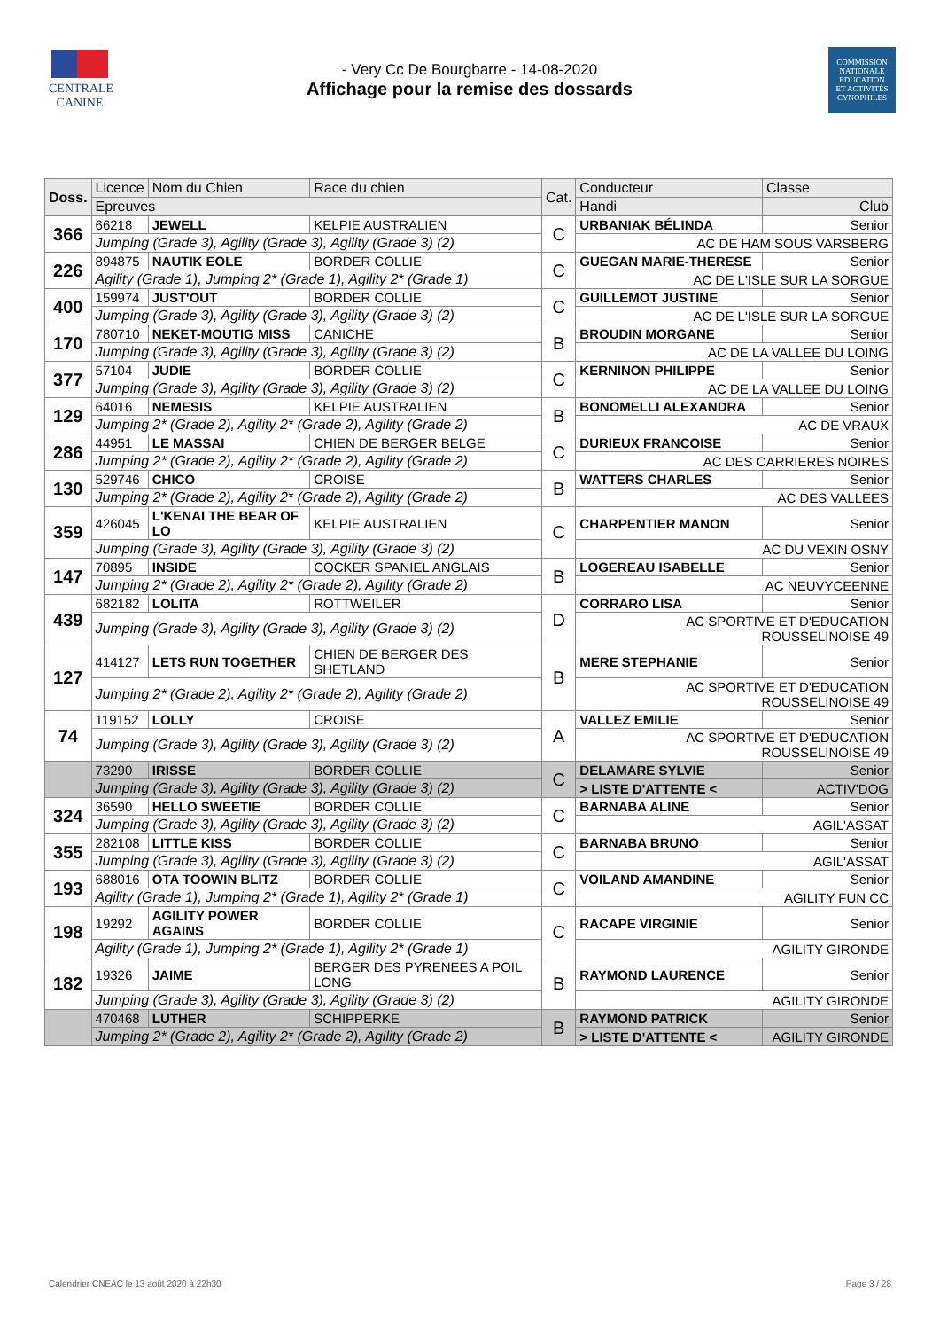CENTRALE
CANINE
- Very Cc De Bourgbarre - 14-08-2020
Affichage pour la remise des dossards
COMMISSION
NATIONALE
EDUCATION
ET ACTIVITÉS
CYNOPHILES
| Doss. | Licence | Nom du Chien | Race du chien | Cat. | Conducteur | | Classe |
| --- | --- | --- | --- | --- | --- | --- | --- |
| | Epreuves | | | | Handi | Club | |
| 366 | 66218 | JEWELL | KELPIE AUSTRALIEN | C | URBANIAK BÉLINDA | | Senior |
| | Jumping (Grade 3), Agility (Grade 3), Agility (Grade 3) (2) | | | | AC DE HAM SOUS VARSBERG | | |
| 226 | 894875 | NAUTIK EOLE | BORDER COLLIE | C | GUEGAN MARIE-THERESE | | Senior |
| | Agility (Grade 1), Jumping 2* (Grade 1), Agility 2* (Grade 1) | | | | AC DE L'ISLE SUR LA SORGUE | | |
| 400 | 159974 | JUST'OUT | BORDER COLLIE | C | GUILLEMOT JUSTINE | | Senior |
| | Jumping (Grade 3), Agility (Grade 3), Agility (Grade 3) (2) | | | | AC DE L'ISLE SUR LA SORGUE | | |
| 170 | 780710 | NEKET-MOUTIG MISS | CANICHE | B | BROUDIN MORGANE | | Senior |
| | Jumping (Grade 3), Agility (Grade 3), Agility (Grade 3) (2) | | | | AC DE LA VALLEE DU LOING | | |
| 377 | 57104 | JUDIE | BORDER COLLIE | C | KERNINON PHILIPPE | | Senior |
| | Jumping (Grade 3), Agility (Grade 3), Agility (Grade 3) (2) | | | | AC DE LA VALLEE DU LOING | | |
| 129 | 64016 | NEMESIS | KELPIE AUSTRALIEN | B | BONOMELLI ALEXANDRA | | Senior |
| | Jumping 2* (Grade 2), Agility 2* (Grade 2), Agility (Grade 2) | | | | AC DE VRAUX | | |
| 286 | 44951 | LE MASSAI | CHIEN DE BERGER BELGE | C | DURIEUX FRANCOISE | | Senior |
| | Jumping 2* (Grade 2), Agility 2* (Grade 2), Agility (Grade 2) | | | | AC DES CARRIERES NOIRES | | |
| 130 | 529746 | CHICO | CROISE | B | WATTERS CHARLES | | Senior |
| | Jumping 2* (Grade 2), Agility 2* (Grade 2), Agility (Grade 2) | | | | AC DES VALLEES | | |
| 359 | 426045 | L'KENAI THE BEAR OF LO | KELPIE AUSTRALIEN | C | CHARPENTIER MANON | | Senior |
| | Jumping (Grade 3), Agility (Grade 3), Agility (Grade 3) (2) | | | | AC DU VEXIN OSNY | | |
| 147 | 70895 | INSIDE | COCKER SPANIEL ANGLAIS | B | LOGEREAU ISABELLE | | Senior |
| | Jumping 2* (Grade 2), Agility 2* (Grade 2), Agility (Grade 2) | | | | AC NEUVYCEENNE | | |
| 439 | 682182 | LOLITA | ROTTWEILER | D | CORRARO LISA | | Senior |
| | Jumping (Grade 3), Agility (Grade 3), Agility (Grade 3) (2) | | | | AC SPORTIVE ET D'EDUCATION ROUSSELINOISE 49 | | |
| 127 | 414127 | LETS RUN TOGETHER | CHIEN DE BERGER DES SHETLAND | B | MERE STEPHANIE | | Senior |
| | Jumping 2* (Grade 2), Agility 2* (Grade 2), Agility (Grade 2) | | | | AC SPORTIVE ET D'EDUCATION ROUSSELINOISE 49 | | |
| 74 | 119152 | LOLLY | CROISE | A | VALLEZ EMILIE | | Senior |
| | Jumping (Grade 3), Agility (Grade 3), Agility (Grade 3) (2) | | | | AC SPORTIVE ET D'EDUCATION ROUSSELINOISE 49 | | |
| | 73290 | IRISSE | BORDER COLLIE | C | DELAMARE SYLVIE | | Senior |
| | Jumping (Grade 3), Agility (Grade 3), Agility (Grade 3) (2) | | | | > LISTE D'ATTENTE < | | ACTIV'DOG |
| 324 | 36590 | HELLO SWEETIE | BORDER COLLIE | C | BARNABA ALINE | | Senior |
| | Jumping (Grade 3), Agility (Grade 3), Agility (Grade 3) (2) | | | | AGIL'ASSAT | | |
| 355 | 282108 | LITTLE KISS | BORDER COLLIE | C | BARNABA BRUNO | | Senior |
| | Jumping (Grade 3), Agility (Grade 3), Agility (Grade 3) (2) | | | | AGIL'ASSAT | | |
| 193 | 688016 | OTA TOOWIN BLITZ | BORDER COLLIE | C | VOILAND AMANDINE | | Senior |
| | Agility (Grade 1), Jumping 2* (Grade 1), Agility 2* (Grade 1) | | | | AGILITY FUN CC | | |
| 198 | 19292 | AGILITY POWER AGAINS | BORDER COLLIE | C | RACAPE VIRGINIE | | Senior |
| | Agility (Grade 1), Jumping 2* (Grade 1), Agility 2* (Grade 1) | | | | AGILITY GIRONDE | | |
| 182 | 19326 | JAIME | BERGER DES PYRENEES A POIL LONG | B | RAYMOND LAURENCE | | Senior |
| | Jumping (Grade 3), Agility (Grade 3), Agility (Grade 3) (2) | | | | AGILITY GIRONDE | | |
| | 470468 | LUTHER | SCHIPPERKE | B | RAYMOND PATRICK | | Senior |
| | Jumping 2* (Grade 2), Agility 2* (Grade 2), Agility (Grade 2) | | | | > LISTE D'ATTENTE < | | AGILITY GIRONDE |
Calendrier CNEAC le 13 août 2020 à 22h30 Page 3 / 28